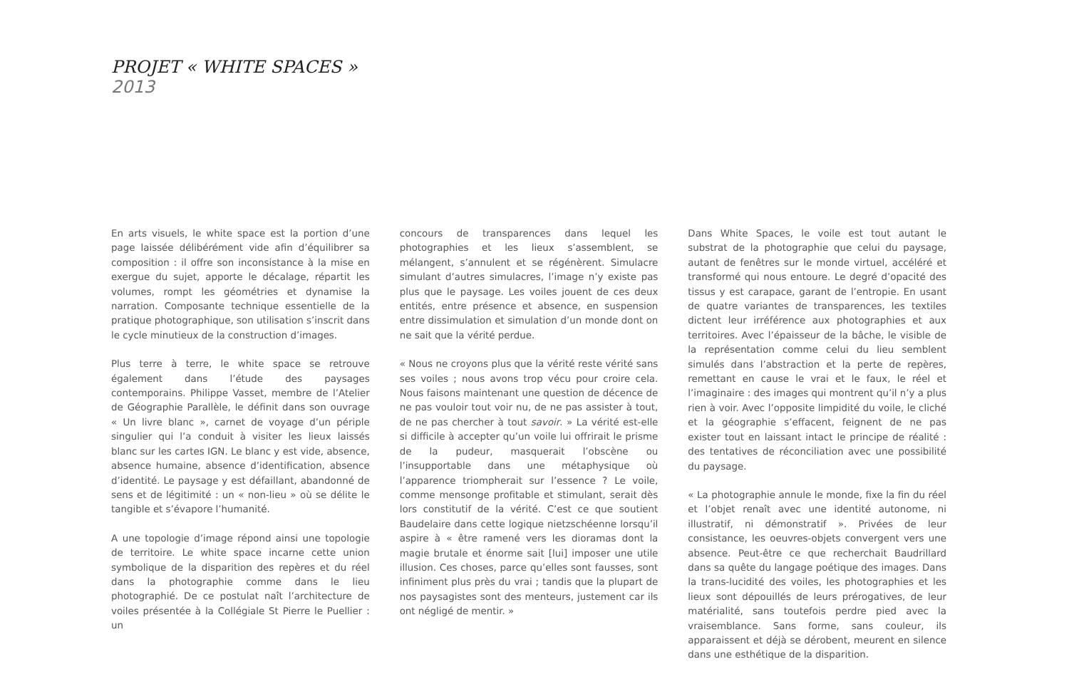PROJET « WHITE SPACES »
2013
En arts visuels, le white space est la portion d’une page laissée délibérément vide afin d’équilibrer sa composition : il offre son inconsistance à la mise en exergue du sujet, apporte le décalage, répartit les volumes, rompt les géométries et dynamise la narration. Composante technique essentielle de la pratique photographique, son utilisation s’inscrit dans le cycle minutieux de la construction d’images.
Plus terre à terre, le white space se retrouve également dans l’étude des paysages contemporains. Philippe Vasset, membre de l’Atelier de Géographie Parallèle, le définit dans son ouvrage « Un livre blanc », carnet de voyage d’un périple singulier qui l’a conduit à visiter les lieux laissés blanc sur les cartes IGN. Le blanc y est vide, absence, absence humaine, absence d’identification, absence d’identité. Le paysage y est défaillant, abandonné de sens et de légitimité : un « non-lieu » où se délite le tangible et s’évapore l’humanité.
A une topologie d’image répond ainsi une topologie de territoire. Le white space incarne cette union symbolique de la disparition des repères et du réel dans la photographie comme dans le lieu photographié. De ce postulat naît l’architecture de voiles présentée à la Collégiale St Pierre le Puellier : un
concours de transparences dans lequel les photographies et les lieux s’assemblent, se mélangent, s’annulent et se régénèrent. Simulacre simulant d’autres simulacres, l’image n’y existe pas plus que le paysage. Les voiles jouent de ces deux entités, entre présence et absence, en suspension entre dissimulation et simulation d’un monde dont on ne sait que la vérité perdue.
« Nous ne croyons plus que la vérité reste vérité sans ses voiles ; nous avons trop vécu pour croire cela. Nous faisons maintenant une question de décence de ne pas vouloir tout voir nu, de ne pas assister à tout, de ne pas chercher à tout savoir. » La vérité est-elle si difficile à accepter qu’un voile lui offrirait le prisme de la pudeur, masquerait l’obscène ou l’insupportable dans une métaphysique où l’apparence triompherait sur l’essence ? Le voile, comme mensonge profitable et stimulant, serait dès lors constitutif de la vérité. C’est ce que soutient Baudelaire dans cette logique nietzschéenne lorsqu’il aspire à « être ramené vers les dioramas dont la magie brutale et énorme sait [lui] imposer une utile illusion. Ces choses, parce qu’elles sont fausses, sont infiniment plus près du vrai ; tandis que la plupart de nos paysagistes sont des menteurs, justement car ils ont négligé de mentir. »
Dans White Spaces, le voile est tout autant le substrat de la photographie que celui du paysage, autant de fenêtres sur le monde virtuel, accéléré et transformé qui nous entoure. Le degré d’opacité des tissus y est carapace, garant de l’entropie. En usant de quatre variantes de transparences, les textiles dictent leur irréférence aux photographies et aux territoires. Avec l’épaisseur de la bâche, le visible de la représentation comme celui du lieu semblent simulés dans l’abstraction et la perte de repères, remettant en cause le vrai et le faux, le réel et l’imaginaire : des images qui montrent qu’il n’y a plus rien à voir. Avec l’opposite limpidité du voile, le cliché et la géographie s’effacent, feignent de ne pas exister tout en laissant intact le principe de réalité : des tentatives de réconciliation avec une possibilité du paysage.
« La photographie annule le monde, fixe la fin du réel et l’objet renaît avec une identité autonome, ni illustratif, ni démonstratif ». Privées de leur consistance, les oeuvres-objets convergent vers une absence. Peut-être ce que recherchait Baudrillard dans sa quête du langage poétique des images. Dans la trans-lucidité des voiles, les photographies et les lieux sont dépouillés de leurs prérogatives, de leur matérialité, sans toutefois perdre pied avec la vraisemblance. Sans forme, sans couleur, ils apparaissent et déjà se dérobent, meurent en silence dans une esthétique de la disparition.